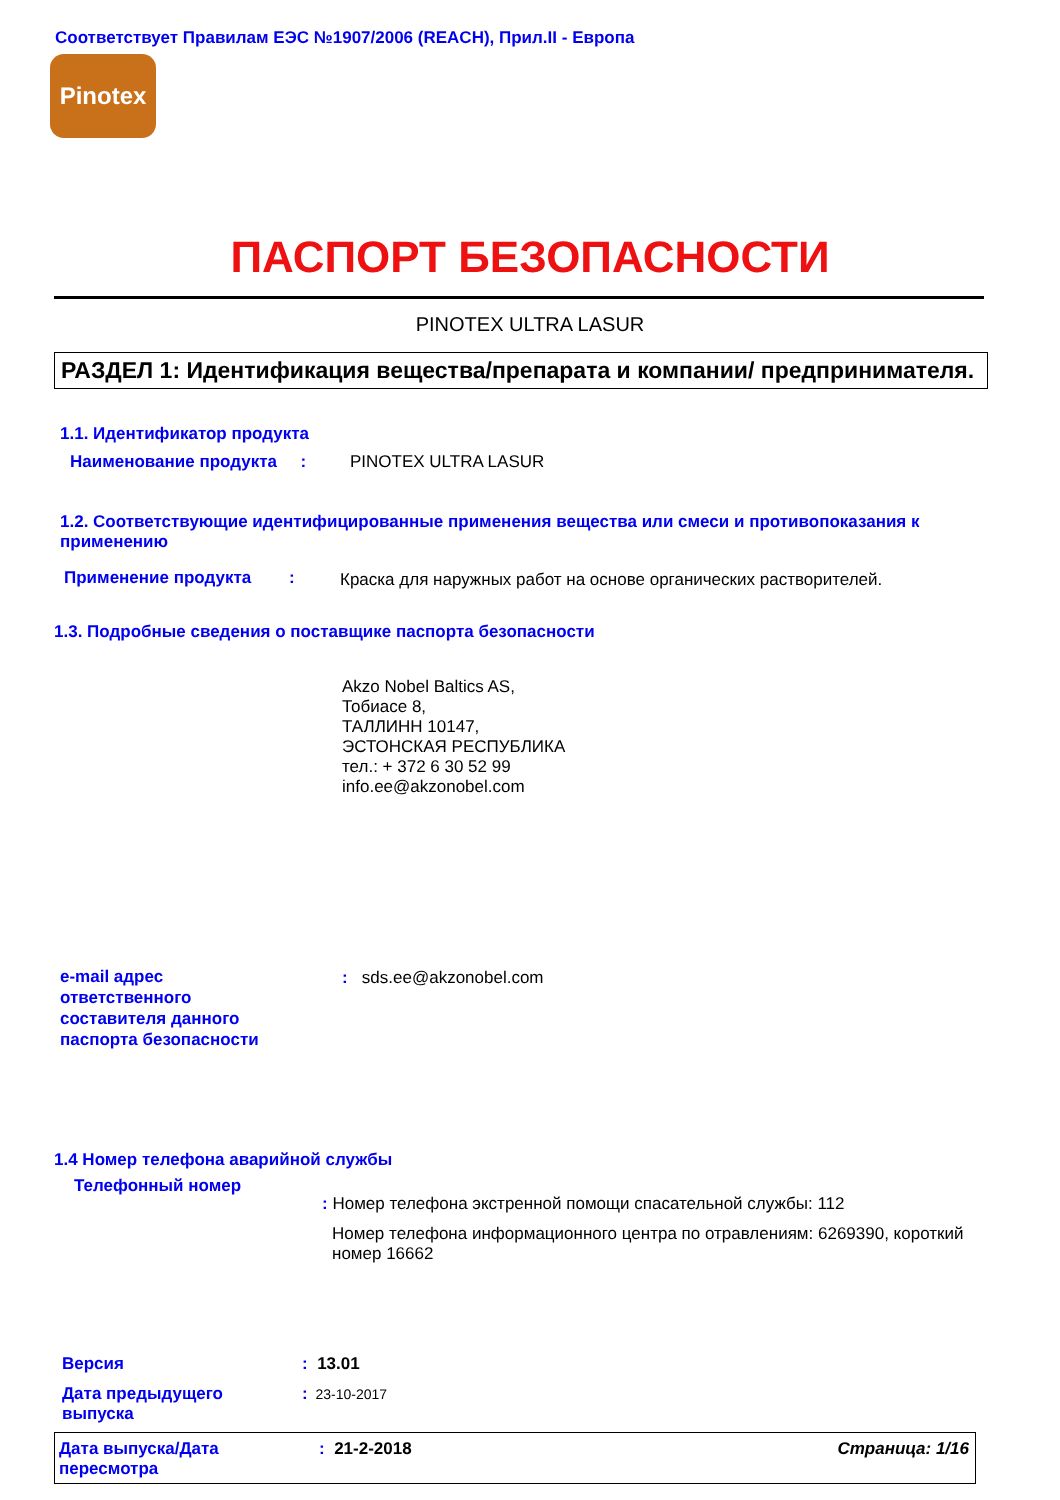Соответствует Правилам ЕЭС №1907/2006 (REACH), Прил.II - Европа
Pinotex
ПАСПОРТ БЕЗОПАСНОСТИ
PINOTEX ULTRA LASUR
РАЗДЕЛ 1: Идентификация вещества/препарата и компании/ предпринимателя.
1.1. Идентификатор продукта
Наименование продукта : PINOTEX ULTRA LASUR
1.2. Соответствующие идентифицированные применения вещества или смеси и противопоказания к применению
Применение продукта :
Краска для наружных работ на основе органических растворителей.
1.3. Подробные сведения о поставщике паспорта безопасности
Akzo Nobel Baltics AS,
Тобиасе 8,
ТАЛЛИНН 10147,
ЭСТОНСКАЯ РЕСПУБЛИКА
тел.: + 372 6 30 52 99
info.ee@akzonobel.com
e-mail адрес
ответственного
составителя данного
паспорта безопасности
: sds.ee@akzonobel.com
1.4 Номер телефона аварийной службы
Телефонный номер
: Номер телефона экстренной помощи спасательной службы: 112
Номер телефона информационного центра по отравлениям: 6269390, короткий номер 16662
Версия : 13.01
Дата предыдущего
выпуска
: 23-10-2017
Дата выпуска/Дата
пересмотра
: 21-2-2018 Страница: 1/16